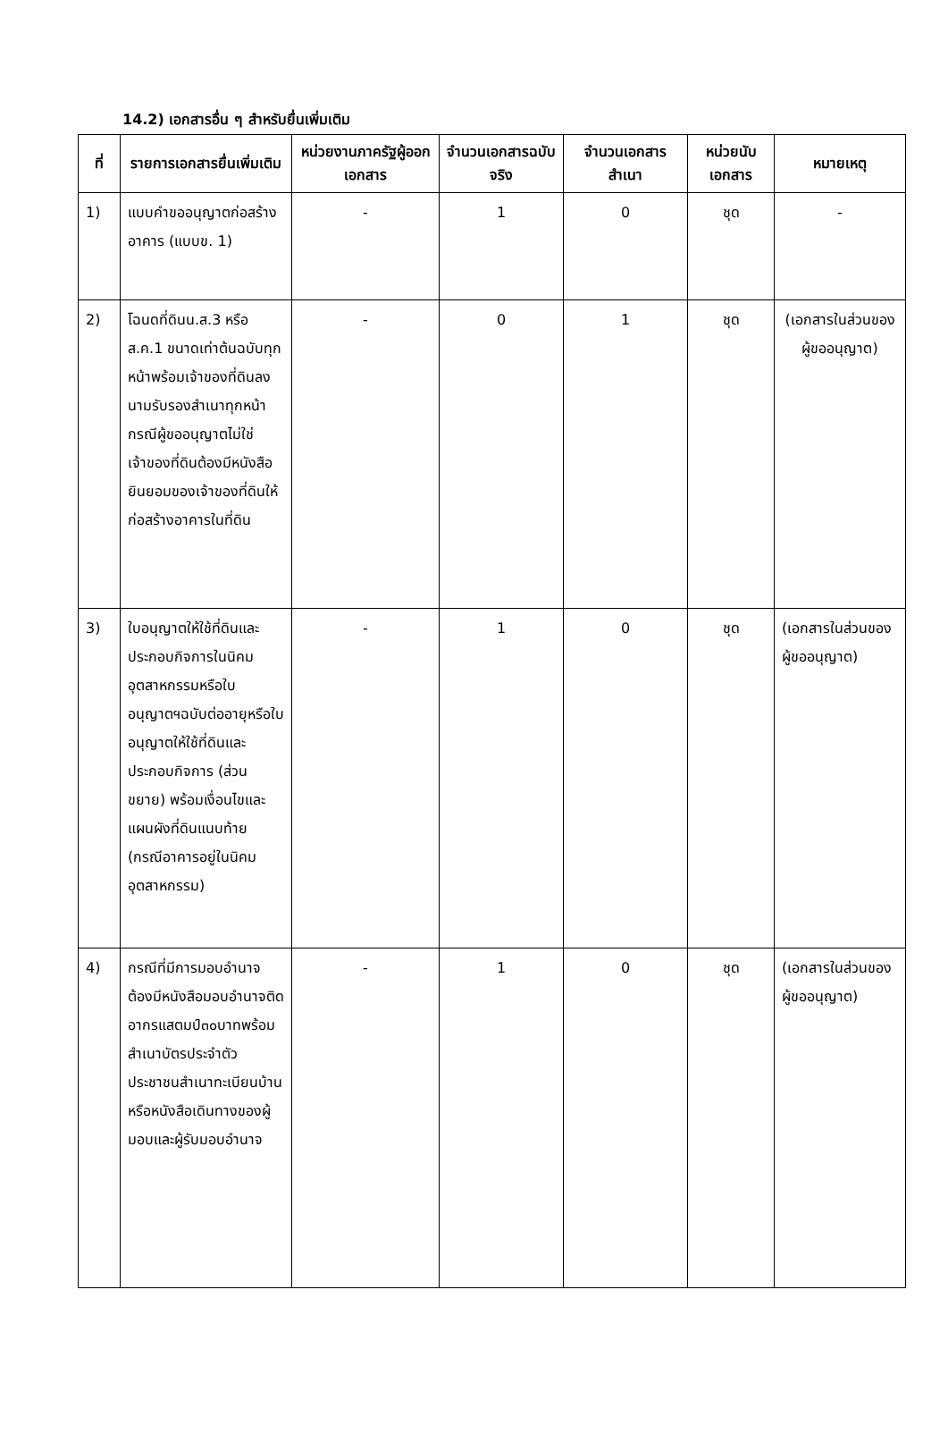14.2) เอกสารอื่น ๆ สำหรับยื่นเพิ่มเติม
| ที่ | รายการเอกสารยื่นเพิ่มเติม | หน่วยงานภาครัฐผู้ออกเอกสาร | จำนวนเอกสารฉบับจริง | จำนวนเอกสารสำเนา | หน่วยนับเอกสาร | หมายเหตุ |
| --- | --- | --- | --- | --- | --- | --- |
| 1) | แบบคำขออนุญาตก่อสร้างอาคาร (แบบข. 1) | - | 1 | 0 | ชุด | - |
| 2) | โฉนดที่ดินน.ส.3 หรือ ส.ค.1 ขนาดเท่าต้นฉบับทุกหน้าพร้อมเจ้าของที่ดินลงนามรับรองสำเนาทุกหน้า กรณีผู้ขออนุญาตไม่ใช่เจ้าของที่ดินต้องมีหนังสือยินยอมของเจ้าของที่ดินให้ก่อสร้างอาคารในที่ดิน | - | 0 | 1 | ชุด | (เอกสารในส่วนของผู้ขออนุญาต) |
| 3) | ใบอนุญาตให้ใช้ที่ดินและประกอบกิจการในนิคมอุตสาหกรรมหรือใบอนุญาตฯฉบับต่ออายุหรือใบอนุญาตให้ใช้ที่ดินและประกอบกิจการ (ส่วนขยาย) พร้อมเงื่อนไขและแผนผังที่ดินแนบท้าย (กรณีอาคารอยู่ในนิคมอุตสาหกรรม) | - | 1 | 0 | ชุด | (เอกสารในส่วนของผู้ขออนุญาต) |
| 4) | กรณีที่มีการมอบอำนาจต้องมีหนังสือมอบอำนาจติดอากรแสตมป์๓๐บาทพร้อมสำเนาบัตรประจำตัวประชาชนสำเนาทะเบียนบ้านหรือหนังสือเดินทางของผู้มอบและผู้รับมอบอำนาจ | - | 1 | 0 | ชุด | (เอกสารในส่วนของผู้ขออนุญาต) |